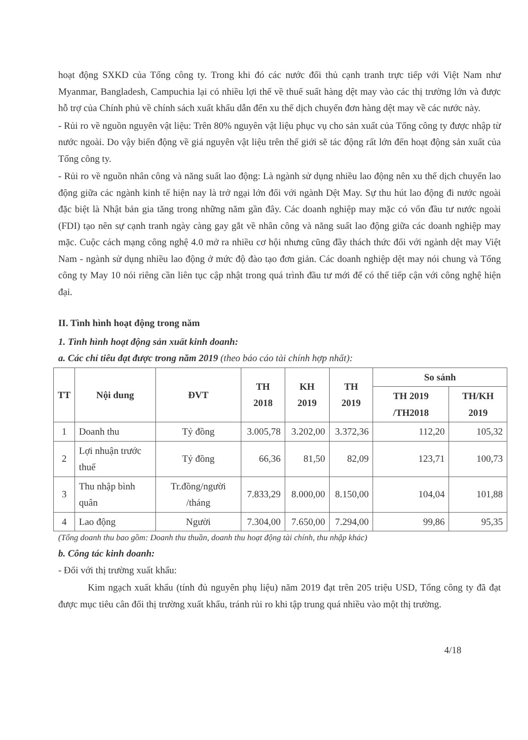hoạt động SXKD của Tổng công ty. Trong khi đó các nước đối thủ cạnh tranh trực tiếp với Việt Nam như Myanmar, Bangladesh, Campuchia lại có nhiều lợi thế về thuế suất hàng dệt may vào các thị trường lớn và được hỗ trợ của Chính phủ về chính sách xuất khẩu dẫn đến xu thế dịch chuyển đơn hàng dệt may về các nước này.
- Rủi ro về nguồn nguyên vật liệu: Trên 80% nguyên vật liệu phục vụ cho sản xuất của Tổng công ty được nhập từ nước ngoài. Do vậy biến động về giá nguyên vật liệu trên thế giới sẽ tác động rất lớn đến hoạt động sản xuất của Tổng công ty.
- Rủi ro về nguồn nhân công và năng suất lao động: Là ngành sử dụng nhiều lao động nên xu thế dịch chuyển lao động giữa các ngành kinh tế hiện nay là trở ngại lớn đối với ngành Dệt May. Sự thu hút lao động đi nước ngoài đặc biệt là Nhật bản gia tăng trong những năm gần đây. Các doanh nghiệp may mặc có vốn đầu tư nước ngoài (FDI) tạo nên sự cạnh tranh ngày càng gay gắt về nhân công và năng suất lao động giữa các doanh nghiệp may mặc. Cuộc cách mạng công nghệ 4.0 mở ra nhiều cơ hội nhưng cũng đầy thách thức đối với ngành dệt may Việt Nam - ngành sử dụng nhiều lao động ở mức độ đào tạo đơn giản. Các doanh nghiệp dệt may nói chung và Tổng công ty May 10 nói riêng cần liên tục cập nhật trong quá trình đầu tư mới để có thể tiếp cận với công nghệ hiện đại.
II. Tình hình hoạt động trong năm
1. Tình hình hoạt động sản xuất kinh doanh:
a. Các chỉ tiêu đạt được trong năm 2019 (theo báo cáo tài chính hợp nhất):
| TT | Nội dung | ĐVT | TH 2018 | KH 2019 | TH 2019 | So sánh | |
| --- | --- | --- | --- | --- | --- | --- | --- |
| | | | | | | TH 2019 /TH2018 | TH/KH 2019 |
| 1 | Doanh thu | Tỷ đồng | 3.005,78 | 3.202,00 | 3.372,36 | 112,20 | 105,32 |
| 2 | Lợi nhuận trước thuế | Tỷ đồng | 66,36 | 81,50 | 82,09 | 123,71 | 100,73 |
| 3 | Thu nhập bình quân | Tr.đồng/người /tháng | 7.833,29 | 8.000,00 | 8.150,00 | 104,04 | 101,88 |
| 4 | Lao động | Người | 7.304,00 | 7.650,00 | 7.294,00 | 99,86 | 95,35 |
(Tổng doanh thu bao gồm: Doanh thu thuần, doanh thu hoạt động tài chính, thu nhập khác)
b. Công tác kinh doanh:
- Đối với thị trường xuất khẩu:
Kim ngạch xuất khẩu (tính đủ nguyên phụ liệu) năm 2019 đạt trên 205 triệu USD, Tổng công ty đã đạt được mục tiêu cân đối thị trường xuất khẩu, tránh rủi ro khi tập trung quá nhiều vào một thị trường.
4/18